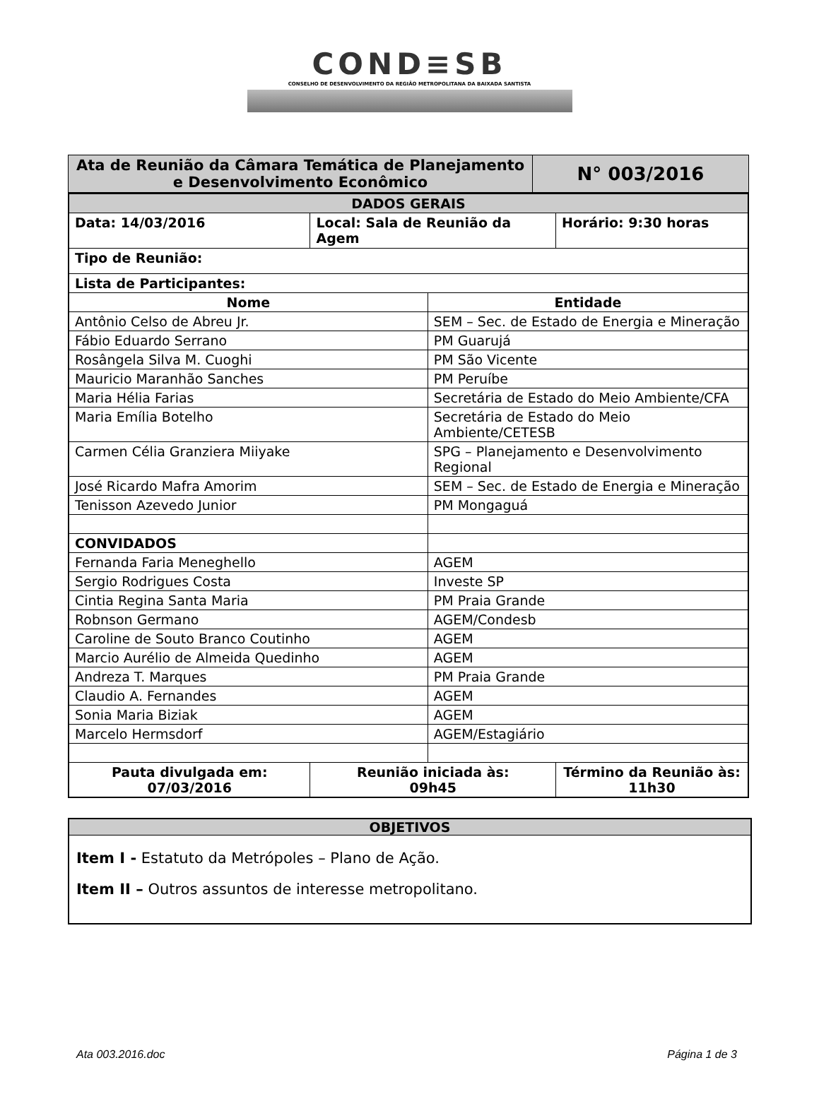COND≡SB
CONSELHO DE DESENVOLVIMENTO DA REGIÃO METROPOLITANA DA BAIXADA SANTISTA
| Ata de Reunião da Câmara Temática de Planejamento e Desenvolvimento Econômico | N° 003/2016 |
| DADOS GERAIS | | | |
| Data: 14/03/2016 | Local: Sala de Reunião da Agem | | Horário: 9:30 horas |
| Tipo de Reunião: | | | |
| Lista de Participantes: | | | |
| Nome | | Entidade | |
| Antônio Celso de Abreu Jr. | | SEM – Sec. de Estado de Energia e Mineração | |
| Fábio Eduardo Serrano | | PM Guarujá | |
| Rosângela Silva M. Cuoghi | | PM São Vicente | |
| Mauricio Maranhão Sanches | | PM Peruíbe | |
| Maria Hélia Farias | | Secretária de Estado do Meio Ambiente/CFA | |
| Maria Emília Botelho | | Secretária de Estado do Meio Ambiente/CETESB | |
| Carmen Célia Granziera Miiyake | | SPG – Planejamento e Desenvolvimento Regional | |
| José Ricardo Mafra Amorim | | SEM – Sec. de Estado de Energia e Mineração | |
| Tenisson Azevedo Junior | | PM Mongaguá | |
| CONVIDADOS | | | |
| Fernanda Faria Meneghello | | AGEM | |
| Sergio Rodrigues Costa | | Investe SP | |
| Cintia Regina Santa Maria | | PM Praia Grande | |
| Robnson Germano | | AGEM/Condesb | |
| Caroline de Souto Branco Coutinho | | AGEM | |
| Marcio Aurélio de Almeida Quedinho | | AGEM | |
| Andreza T. Marques | | PM Praia Grande | |
| Claudio A. Fernandes | | AGEM | |
| Sonia Maria Biziak | | AGEM | |
| Marcelo Hermsdorf | | AGEM/Estagiário | |
| Pauta divulgada em: 07/03/2016 | Reunião iniciada às: 09h45 | | Término da Reunião às: 11h30 |
OBJETIVOS
Item I - Estatuto da Metrópoles – Plano de Ação.
Item II – Outros assuntos de interesse metropolitano.
Ata 003.2016.doc Página 1 de 3